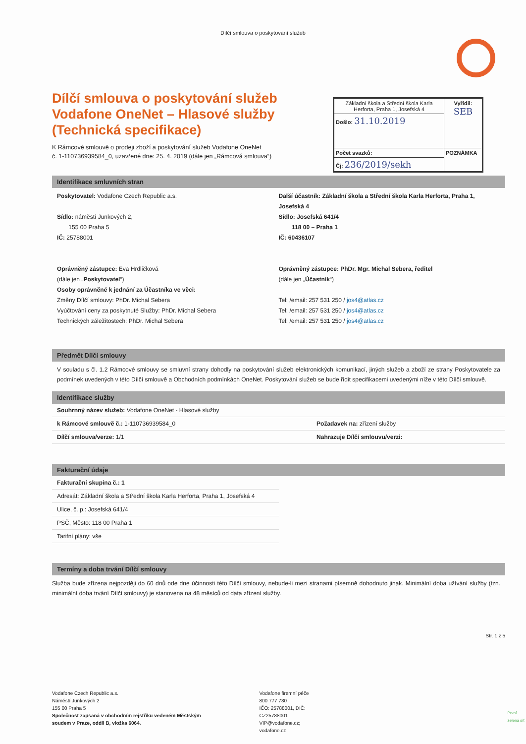Dílčí smlouva o poskytování služeb
Dílčí smlouva o poskytování služeb Vodafone OneNet – Hlasové služby (Technická specifikace)
| Základní škola a Střední škola Karla Herforta, Praha 1, Josefská 4 | Vyřídil: SEB |
| Došlo: 31.10.2019 | |
| Počet svazků: | POZNÁMKA |
| Čj: 236/2019/sekh | |
K Rámcové smlouvě o prodeji zboží a poskytování služeb Vodafone OneNet
č. 1-110736939584_0, uzavřené dne: 25. 4. 2019 (dále jen „Rámcová smlouva“)
Identifikace smluvních stran
Poskytovatel: Vodafone Czech Republic a.s.
Sídlo: náměstí Junkových 2,
155 00 Praha 5
IČ: 25788001
Oprávněný zástupce: Eva Hrdličková
(dále jen „Poskytovatel“)
Osoby oprávněné k jednání za Účastníka ve věci:
Změny Dílčí smlouvy: PhDr. Michal Sebera
Vyúčtování ceny za poskytnuté Služby: PhDr. Michal Sebera
Technických záležitostech: PhDr. Michal Sebera
Další účastník: Základní škola a Střední škola Karla Herforta, Praha 1, Josefská 4
Sídlo: Josefská 641/4
118 00 – Praha 1
IČ: 60436107
Oprávněný zástupce: PhDr. Mgr. Michal Sebera, ředitel
(dále jen „Účastník“)
Tel: /email: 257 531 250 / jos4@atlas.cz
Tel: /email: 257 531 250 / jos4@atlas.cz
Tel: /email: 257 531 250 / jos4@atlas.cz
Předmět Dílčí smlouvy
V souladu s čl. 1.2 Rámcové smlouvy se smluvní strany dohodly na poskytování služeb elektronických komunikací, jiných služeb a zboží ze strany Poskytovatele za podmínek uvedených v této Dílčí smlouvě a Obchodních podmínkách OneNet. Poskytování služeb se bude řídit specifikacemi uvedenými níže v této Dílčí smlouvě.
Identifikace služby
| Souhrnný název služeb: Vodafone OneNet - Hlasové služby | |
| k Rámcové smlouvě č.: 1-110736939584_0 | Požadavek na: zřízení služby |
| Dílčí smlouva/verze: 1/1 | Nahrazuje Dílčí smlouvu/verzi: |
Fakturační údaje
| Fakturační skupina č.: 1 |
| Adresát: Základní škola a Střední škola Karla Herforta, Praha 1, Josefská 4 |
| Ulice, č. p.: Josefská 641/4 |
| PSČ, Město: 118 00 Praha 1 |
| Tarifní plány: vše |
Termíny a doba trvání Dílčí smlouvy
Služba bude zřízena nejpozději do 60 dnů ode dne účinnosti této Dílčí smlouvy, nebude-li mezi stranami písemně dohodnuto jinak. Minimální doba užívání služby (tzn. minimální doba trvání Dílčí smlouvy) je stanovena na 48 měsíců od data zřízení služby.
Str. 1 z 5
Vodafone Czech Republic a.s.
Náměstí Junkových 2
155 00 Praha 5
Společnost zapsaná v obchodním rejstříku vedeném Městským soudem v Praze, oddíl B, vložka 6064.
Vodafone firemní péče 800 777 780
IČO: 25788001, DIČ: CZ25788001
VIP@vodafone.cz; vodafone.cz
První zelená síť